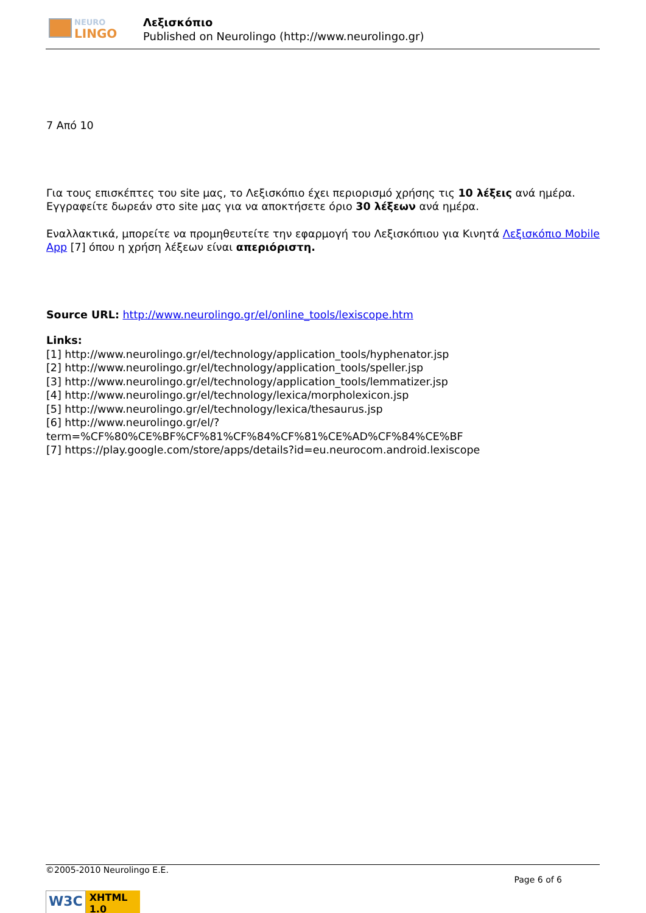NEURO
LINGO
Λεξισκόπιο
Published on Neurolingo (http://www.neurolingo.gr)
7 Από 10
Για τους επισκέπτες του site μας, το Λεξισκόπιο έχει περιορισμό χρήσης τις 10 λέξεις ανά ημέρα. Εγγραφείτε δωρεάν στο site μας για να αποκτήσετε όριο 30 λέξεων ανά ημέρα.
Εναλλακτικά, μπορείτε να προμηθευτείτε την εφαρμογή του Λεξισκόπιου για Κινητά Λεξισκόπιο Mobile App [7] όπου η χρήση λέξεων είναι απεριόριστη.
Source URL: http://www.neurolingo.gr/el/online_tools/lexiscope.htm
Links:
[1] http://www.neurolingo.gr/el/technology/application_tools/hyphenator.jsp
[2] http://www.neurolingo.gr/el/technology/application_tools/speller.jsp
[3] http://www.neurolingo.gr/el/technology/application_tools/lemmatizer.jsp
[4] http://www.neurolingo.gr/el/technology/lexica/morpholexicon.jsp
[5] http://www.neurolingo.gr/el/technology/lexica/thesaurus.jsp
[6] http://www.neurolingo.gr/el/?term=%CF%80%CE%BF%CF%81%CF%84%CF%81%CE%AD%CF%84%CE%BF
[7] https://play.google.com/store/apps/details?id=eu.neurocom.android.lexiscope
©2005-2010 Neurolingo E.E.
Page 6 of 6
W3C XHTML 1.0